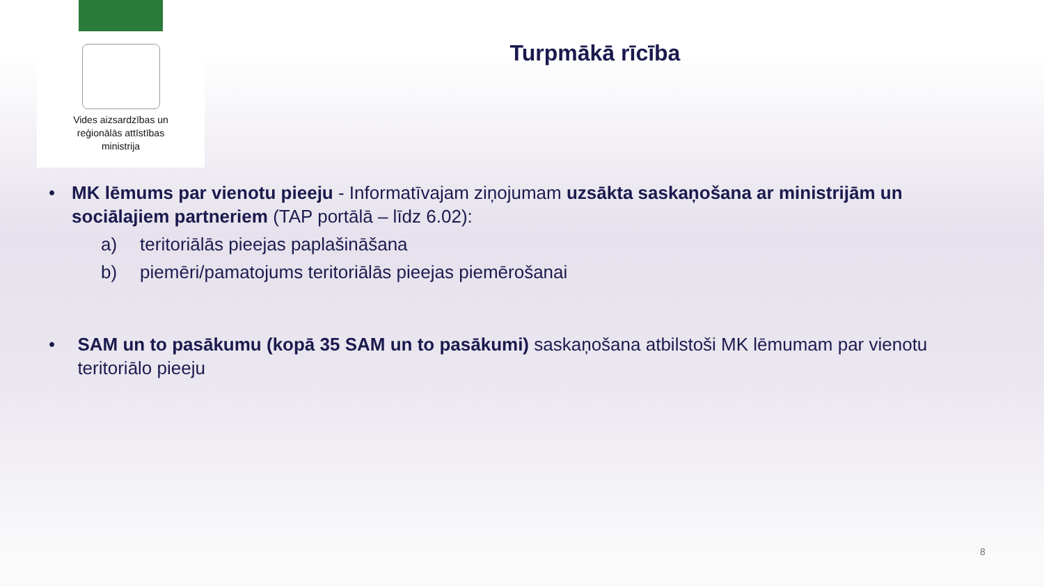Vides aizsardzības un
reģionālās attīstības
ministrija
Turpmākā rīcība
• MK lēmums par vienotu pieeju - Informatīvajam ziņojumam uzsākta saskaņošana ar ministrijām un sociālajiem partneriem (TAP portālā – līdz 6.02):
a) teritoriālās pieejas paplašināšana
b) piemēri/pamatojums teritoriālās pieejas piemērošanai
• SAM un to pasākumu (kopā 35 SAM un to pasākumi) saskaņošana atbilstoši MK lēmumam par vienotu teritoriālo pieeju
8